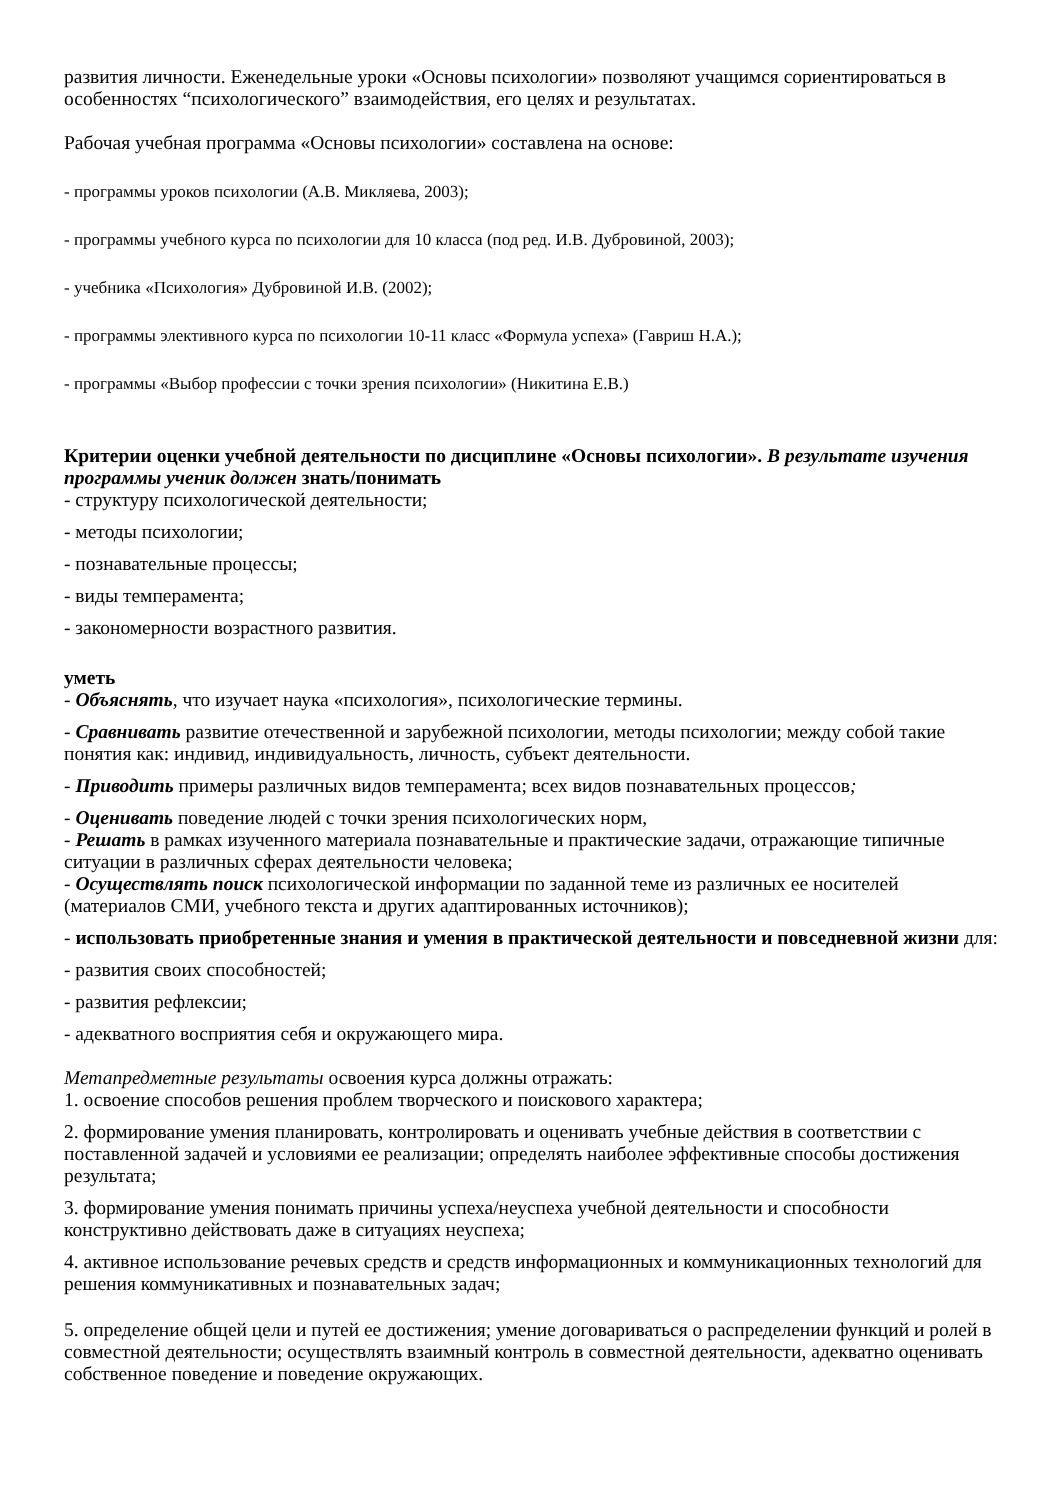развития личности. Еженедельные уроки «Основы психологии» позволяют учащимся сориентироваться в особенностях “психологического” взаимодействия, его целях и результатах.
Рабочая учебная программа «Основы психологии» составлена на основе:
- программы уроков психологии (А.В. Микляева, 2003);
- программы учебного курса по психологии для 10 класса (под ред. И.В. Дубровиной, 2003);
- учебника «Психология» Дубровиной И.В. (2002);
- программы элективного курса по психологии 10-11 класс «Формула успеха» (Гавриш Н.А.);
- программы «Выбор профессии с точки зрения психологии» (Никитина Е.В.)
Критерии оценки учебной деятельности по дисциплине «Основы психологии». В результате изучения программы ученик должен знать/понимать
- структуру психологической деятельности;
- методы психологии;
- познавательные процессы;
- виды темперамента;
- закономерности возрастного развития.
уметь
- Объяснять, что изучает наука «психология», психологические термины.
- Сравнивать развитие отечественной и зарубежной психологии, методы психологии; между собой такие понятия как: индивид, индивидуальность, личность, субъект деятельности.
- Приводить примеры различных видов темперамента; всех видов познавательных процессов;
- Оценивать поведение людей с точки зрения психологических норм,
- Решать в рамках изученного материала познавательные и практические задачи, отражающие типичные ситуации в различных сферах деятельности человека;
- Осуществлять поиск психологической информации по заданной теме из различных ее носителей (материалов СМИ, учебного текста и других адаптированных источников);
- использовать приобретенные знания и умения в практической деятельности и повседневной жизни для:
- развития своих способностей;
- развития рефлексии;
- адекватного восприятия себя и окружающего мира.
Метапредметные результаты освоения курса должны отражать:
1. освоение способов решения проблем творческого и поискового характера;
2. формирование умения планировать, контролировать и оценивать учебные действия в соответствии с поставленной задачей и условиями ее реализации; определять наиболее эффективные способы достижения результата;
3. формирование умения понимать причины успеха/неуспеха учебной деятельности и способности конструктивно действовать даже в ситуациях неуспеха;
4. активное использование речевых средств и средств информационных и коммуникационных технологий для решения коммуникативных и познавательных задач;
5. определение общей цели и путей ее достижения; умение договариваться о распределении функций и ролей в совместной деятельности; осуществлять взаимный контроль в совместной деятельности, адекватно оценивать собственное поведение и поведение окружающих.